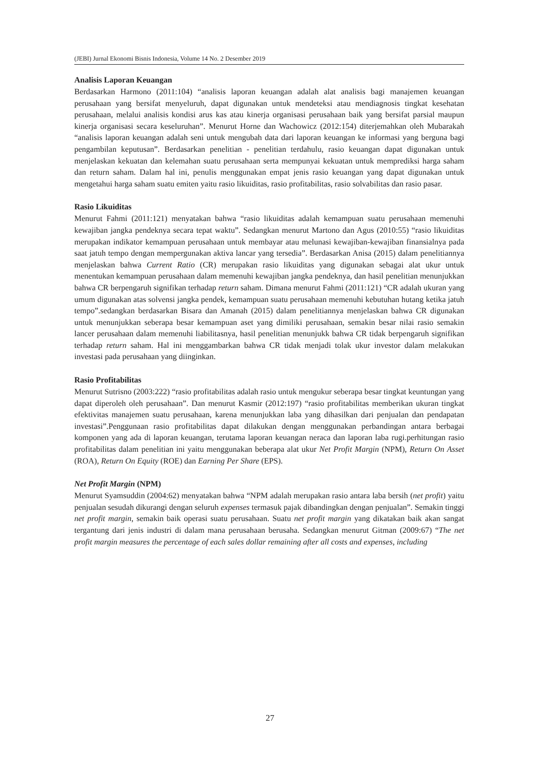(JEBI) Jurnal Ekonomi Bisnis Indonesia, Volume 14 No. 2 Desember 2019
Analisis Laporan Keuangan
Berdasarkan Harmono (2011:104) “analisis laporan keuangan adalah alat analisis bagi manajemen keuangan perusahaan yang bersifat menyeluruh, dapat digunakan untuk mendeteksi atau mendiagnosis tingkat kesehatan perusahaan, melalui analisis kondisi arus kas atau kinerja organisasi perusahaan baik yang bersifat parsial maupun kinerja organisasi secara keseluruhan”. Menurut Horne dan Wachowicz (2012:154) diterjemahkan oleh Mubarakah “analisis laporan keuangan adalah seni untuk mengubah data dari laporan keuangan ke informasi yang berguna bagi pengambilan keputusan”. Berdasarkan penelitian - penelitian terdahulu, rasio keuangan dapat digunakan untuk menjelaskan kekuatan dan kelemahan suatu perusahaan serta mempunyai kekuatan untuk memprediksi harga saham dan return saham. Dalam hal ini, penulis menggunakan empat jenis rasio keuangan yang dapat digunakan untuk mengetahui harga saham suatu emiten yaitu rasio likuiditas, rasio profitabilitas, rasio solvabilitas dan rasio pasar.
Rasio Likuiditas
Menurut Fahmi (2011:121) menyatakan bahwa “rasio likuiditas adalah kemampuan suatu perusahaan memenuhi kewajiban jangka pendeknya secara tepat waktu”. Sedangkan menurut Martono dan Agus (2010:55) “rasio likuiditas merupakan indikator kemampuan perusahaan untuk membayar atau melunasi kewajiban-kewajiban finansialnya pada saat jatuh tempo dengan mempergunakan aktiva lancar yang tersedia”. Berdasarkan Anisa (2015) dalam penelitiannya menjelaskan bahwa Current Ratio (CR) merupakan rasio likuiditas yang digunakan sebagai alat ukur untuk menentukan kemampuan perusahaan dalam memenuhi kewajiban jangka pendeknya, dan hasil penelitian menunjukkan bahwa CR berpengaruh signifikan terhadap return saham. Dimana menurut Fahmi (2011:121) “CR adalah ukuran yang umum digunakan atas solvensi jangka pendek, kemampuan suatu perusahaan memenuhi kebutuhan hutang ketika jatuh tempo”.sedangkan berdasarkan Bisara dan Amanah (2015) dalam penelitiannya menjelaskan bahwa CR digunakan untuk menunjukkan seberapa besar kemampuan aset yang dimiliki perusahaan, semakin besar nilai rasio semakin lancer perusahaan dalam memenuhi liabilitasnya, hasil penelitian menunjukk bahwa CR tidak berpengaruh signifikan terhadap return saham. Hal ini menggambarkan bahwa CR tidak menjadi tolak ukur investor dalam melakukan investasi pada perusahaan yang diinginkan.
Rasio Profitabilitas
Menurut Sutrisno (2003:222) “rasio profitabilitas adalah rasio untuk mengukur seberapa besar tingkat keuntungan yang dapat diperoleh oleh perusahaan”. Dan menurut Kasmir (2012:197) “rasio profitabilitas memberikan ukuran tingkat efektivitas manajemen suatu perusahaan, karena menunjukkan laba yang dihasilkan dari penjualan dan pendapatan investasi”.Penggunaan rasio profitabilitas dapat dilakukan dengan menggunakan perbandingan antara berbagai komponen yang ada di laporan keuangan, terutama laporan keuangan neraca dan laporan laba rugi.perhitungan rasio profitabilitas dalam penelitian ini yaitu menggunakan beberapa alat ukur Net Profit Margin (NPM), Return On Asset (ROA), Return On Equity (ROE) dan Earning Per Share (EPS).
Net Profit Margin (NPM)
Menurut Syamsuddin (2004:62) menyatakan bahwa “NPM adalah merupakan rasio antara laba bersih (net profit) yaitu penjualan sesudah dikurangi dengan seluruh expenses termasuk pajak dibandingkan dengan penjualan”. Semakin tinggi net profit margin, semakin baik operasi suatu perusahaan. Suatu net profit margin yang dikatakan baik akan sangat tergantung dari jenis industri di dalam mana perusahaan berusaha. Sedangkan menurut Gitman (2009:67) “The net profit margin measures the percentage of each sales dollar remaining after all costs and expenses, including
27